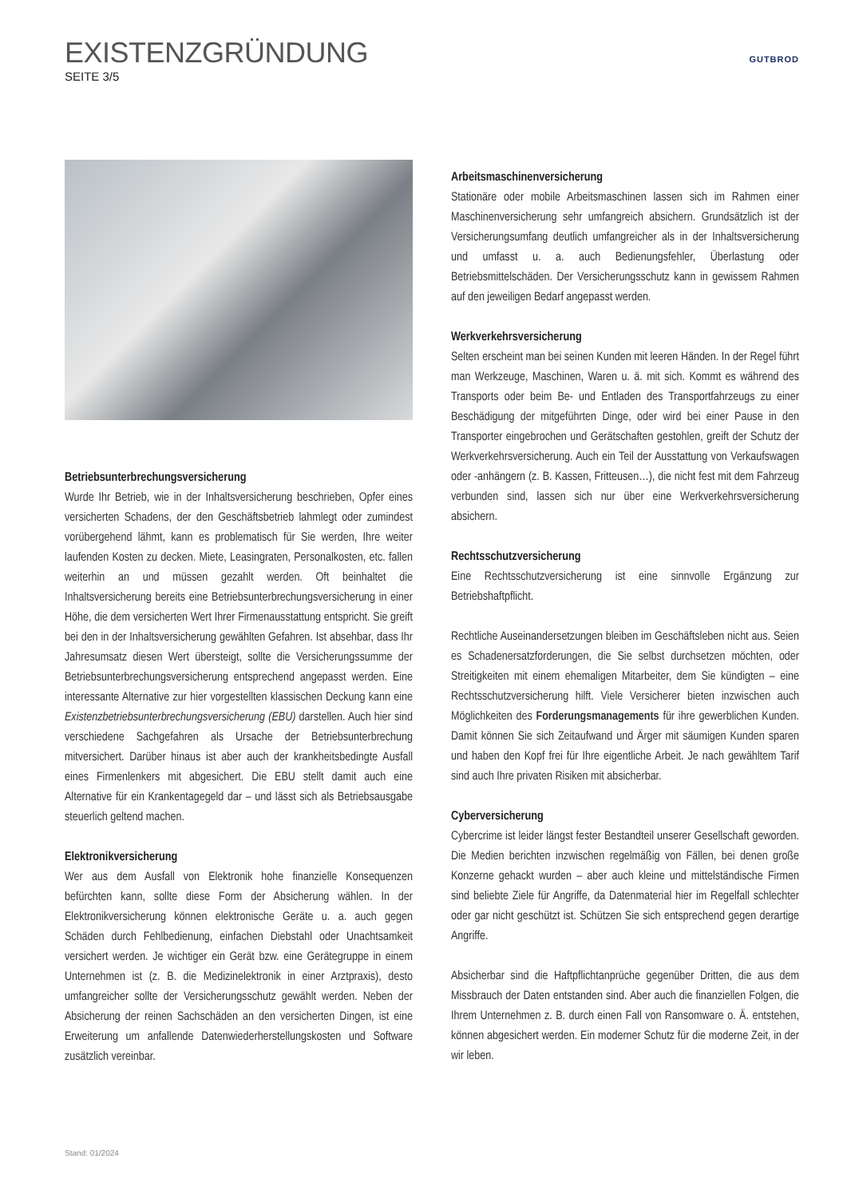EXISTENZGRÜNDUNG
SEITE 3/5
GUTBROD
Betriebsunterbrechungsversicherung
Wurde Ihr Betrieb, wie in der Inhaltsversicherung beschrieben, Opfer eines versicherten Schadens, der den Geschäftsbetrieb lahmlegt oder zumindest vorübergehend lähmt, kann es problematisch für Sie werden, Ihre weiter laufenden Kosten zu decken. Miete, Leasingraten, Personalkosten, etc. fallen weiterhin an und müssen gezahlt werden. Oft beinhaltet die Inhaltsversicherung bereits eine Betriebsunterbrechungsversicherung in einer Höhe, die dem versicherten Wert Ihrer Firmenausstattung entspricht. Sie greift bei den in der Inhaltsversicherung gewählten Gefahren. Ist absehbar, dass Ihr Jahresumsatz diesen Wert übersteigt, sollte die Versicherungssumme der Betriebsunterbrechungsversicherung entsprechend angepasst werden. Eine interessante Alternative zur hier vorgestellten klassischen Deckung kann eine Existenzbetriebsunterbrechungsversicherung (EBU) darstellen. Auch hier sind verschiedene Sachgefahren als Ursache der Betriebsunterbrechung mitversichert. Darüber hinaus ist aber auch der krankheitsbedingte Ausfall eines Firmenlenkers mit abgesichert. Die EBU stellt damit auch eine Alternative für ein Krankentagegeld dar – und lässt sich als Betriebsausgabe steuerlich geltend machen.
Elektronikversicherung
Wer aus dem Ausfall von Elektronik hohe finanzielle Konsequenzen befürchten kann, sollte diese Form der Absicherung wählen. In der Elektronikversicherung können elektronische Geräte u. a. auch gegen Schäden durch Fehlbedienung, einfachen Diebstahl oder Unachtsamkeit versichert werden. Je wichtiger ein Gerät bzw. eine Gerätegruppe in einem Unternehmen ist (z. B. die Medizinelektronik in einer Arztpraxis), desto umfangreicher sollte der Versicherungsschutz gewählt werden. Neben der Absicherung der reinen Sachschäden an den versicherten Dingen, ist eine Erweiterung um anfallende Datenwiederherstellungskosten und Software zusätzlich vereinbar.
Arbeitsmaschinenversicherung
Stationäre oder mobile Arbeitsmaschinen lassen sich im Rahmen einer Maschinenversicherung sehr umfangreich absichern. Grundsätzlich ist der Versicherungsumfang deutlich umfangreicher als in der Inhaltsversicherung und umfasst u. a. auch Bedienungsfehler, Überlastung oder Betriebsmittelschäden. Der Versicherungsschutz kann in gewissem Rahmen auf den jeweiligen Bedarf angepasst werden.
Werkverkehrsversicherung
Selten erscheint man bei seinen Kunden mit leeren Händen. In der Regel führt man Werkzeuge, Maschinen, Waren u. ä. mit sich. Kommt es während des Transports oder beim Be- und Entladen des Transportfahrzeugs zu einer Beschädigung der mitgeführten Dinge, oder wird bei einer Pause in den Transporter eingebrochen und Gerätschaften gestohlen, greift der Schutz der Werkverkehrsversicherung. Auch ein Teil der Ausstattung von Verkaufswagen oder -anhängern (z. B. Kassen, Fritteusen…), die nicht fest mit dem Fahrzeug verbunden sind, lassen sich nur über eine Werkverkehrsversicherung absichern.
Rechtsschutzversicherung
Eine Rechtsschutzversicherung ist eine sinnvolle Ergänzung zur Betriebshaftpflicht.
Rechtliche Auseinandersetzungen bleiben im Geschäftsleben nicht aus. Seien es Schadenersatzforderungen, die Sie selbst durchsetzen möchten, oder Streitigkeiten mit einem ehemaligen Mitarbeiter, dem Sie kündigten – eine Rechtsschutzversicherung hilft. Viele Versicherer bieten inzwischen auch Möglichkeiten des Forderungsmanagements für ihre gewerblichen Kunden. Damit können Sie sich Zeitaufwand und Ärger mit säumigen Kunden sparen und haben den Kopf frei für Ihre eigentliche Arbeit. Je nach gewähltem Tarif sind auch Ihre privaten Risiken mit absicherbar.
Cyberversicherung
Cybercrime ist leider längst fester Bestandteil unserer Gesellschaft geworden. Die Medien berichten inzwischen regelmäßig von Fällen, bei denen große Konzerne gehackt wurden – aber auch kleine und mittelständische Firmen sind beliebte Ziele für Angriffe, da Datenmaterial hier im Regelfall schlechter oder gar nicht geschützt ist. Schützen Sie sich entsprechend gegen derartige Angriffe.
Absicherbar sind die Haftpflichtanprüche gegenüber Dritten, die aus dem Missbrauch der Daten entstanden sind. Aber auch die finanziellen Folgen, die Ihrem Unternehmen z. B. durch einen Fall von Ransomware o. Ä. entstehen, können abgesichert werden. Ein moderner Schutz für die moderne Zeit, in der wir leben.
Stand: 01/2024